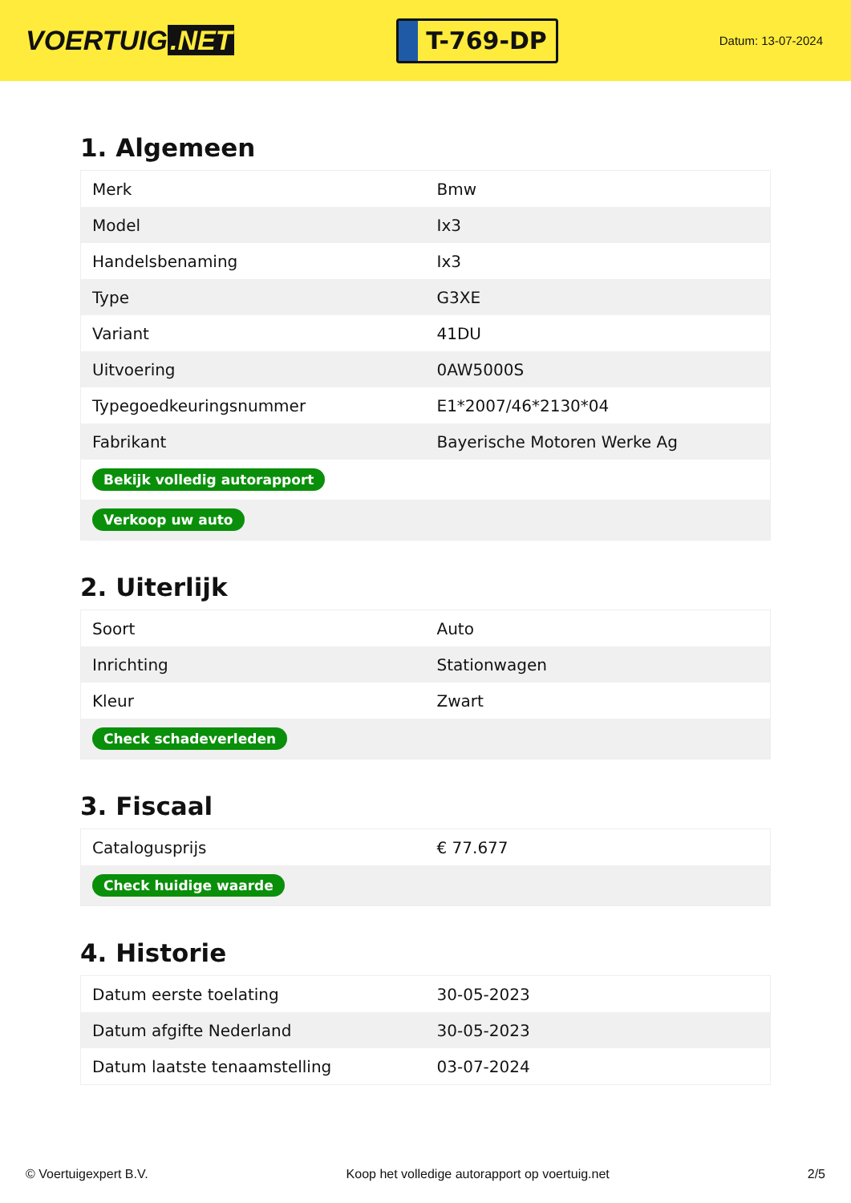VOERTUIG.NET
T-769-DP
Datum: 13-07-2024
1. Algemeen
| Merk | Bmw |
| Model | Ix3 |
| Handelsbenaming | Ix3 |
| Type | G3XE |
| Variant | 41DU |
| Uitvoering | 0AW5000S |
| Typegoedkeuringsnummer | E1*2007/46*2130*04 |
| Fabrikant | Bayerische Motoren Werke Ag |
| Bekijk volledig autorapport | |
| Verkoop uw auto | |
2. Uiterlijk
| Soort | Auto |
| Inrichting | Stationwagen |
| Kleur | Zwart |
| Check schadeverleden | |
3. Fiscaal
| Catalogusprijs | € 77.677 |
| Check huidige waarde | |
4. Historie
| Datum eerste toelating | 30-05-2023 |
| Datum afgifte Nederland | 30-05-2023 |
| Datum laatste tenaamstelling | 03-07-2024 |
© Voertuigexpert B.V. Koop het volledige autorapport op voertuig.net 2/5